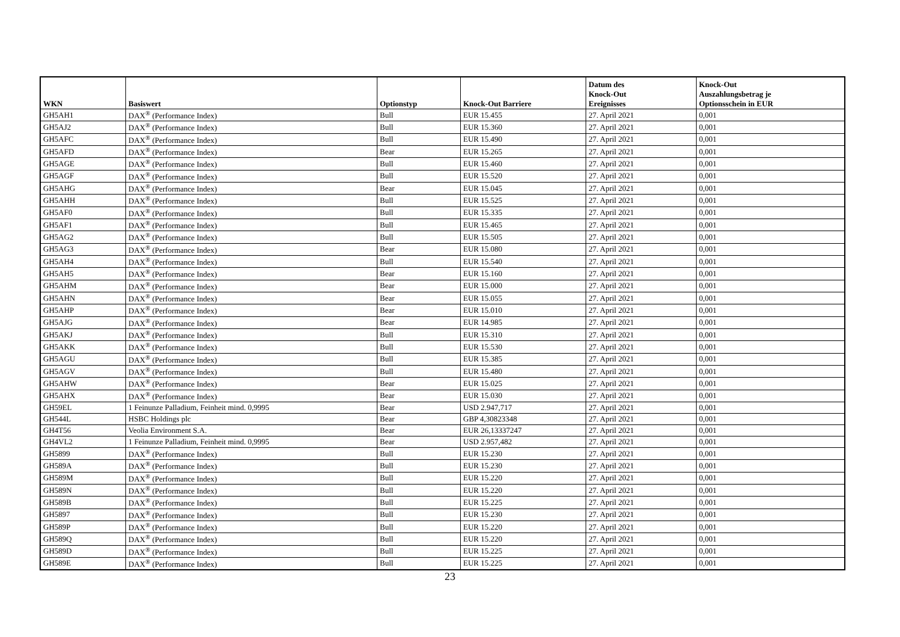| WKN | Basiswert | Optionstyp | Knock-Out Barriere | Datum des Knock-Out Ereignisses | Knock-Out Auszahlungsbetrag je Optionsschein in EUR |
| --- | --- | --- | --- | --- | --- |
| GH5AH1 | DAX<sup>®</sup> (Performance Index) | Bull | EUR 15.455 | 27. April 2021 | 0,001 |
| GH5AJ2 | DAX<sup>®</sup> (Performance Index) | Bull | EUR 15.360 | 27. April 2021 | 0,001 |
| GH5AFC | DAX<sup>®</sup> (Performance Index) | Bull | EUR 15.490 | 27. April 2021 | 0,001 |
| GH5AFD | DAX<sup>®</sup> (Performance Index) | Bear | EUR 15.265 | 27. April 2021 | 0,001 |
| GH5AGE | DAX<sup>®</sup> (Performance Index) | Bull | EUR 15.460 | 27. April 2021 | 0,001 |
| GH5AGF | DAX<sup>®</sup> (Performance Index) | Bull | EUR 15.520 | 27. April 2021 | 0,001 |
| GH5AHG | DAX<sup>®</sup> (Performance Index) | Bear | EUR 15.045 | 27. April 2021 | 0,001 |
| GH5AHH | DAX<sup>®</sup> (Performance Index) | Bull | EUR 15.525 | 27. April 2021 | 0,001 |
| GH5AF0 | DAX<sup>®</sup> (Performance Index) | Bull | EUR 15.335 | 27. April 2021 | 0,001 |
| GH5AF1 | DAX<sup>®</sup> (Performance Index) | Bull | EUR 15.465 | 27. April 2021 | 0,001 |
| GH5AG2 | DAX<sup>®</sup> (Performance Index) | Bull | EUR 15.505 | 27. April 2021 | 0,001 |
| GH5AG3 | DAX<sup>®</sup> (Performance Index) | Bear | EUR 15.080 | 27. April 2021 | 0,001 |
| GH5AH4 | DAX<sup>®</sup> (Performance Index) | Bull | EUR 15.540 | 27. April 2021 | 0,001 |
| GH5AH5 | DAX<sup>®</sup> (Performance Index) | Bear | EUR 15.160 | 27. April 2021 | 0,001 |
| GH5AHM | DAX<sup>®</sup> (Performance Index) | Bear | EUR 15.000 | 27. April 2021 | 0,001 |
| GH5AHN | DAX<sup>®</sup> (Performance Index) | Bear | EUR 15.055 | 27. April 2021 | 0,001 |
| GH5AHP | DAX<sup>®</sup> (Performance Index) | Bear | EUR 15.010 | 27. April 2021 | 0,001 |
| GH5AJG | DAX<sup>®</sup> (Performance Index) | Bear | EUR 14.985 | 27. April 2021 | 0,001 |
| GH5AKJ | DAX<sup>®</sup> (Performance Index) | Bull | EUR 15.310 | 27. April 2021 | 0,001 |
| GH5AKK | DAX<sup>®</sup> (Performance Index) | Bull | EUR 15.530 | 27. April 2021 | 0,001 |
| GH5AGU | DAX<sup>®</sup> (Performance Index) | Bull | EUR 15.385 | 27. April 2021 | 0,001 |
| GH5AGV | DAX<sup>®</sup> (Performance Index) | Bull | EUR 15.480 | 27. April 2021 | 0,001 |
| GH5AHW | DAX<sup>®</sup> (Performance Index) | Bear | EUR 15.025 | 27. April 2021 | 0,001 |
| GH5AHX | DAX<sup>®</sup> (Performance Index) | Bear | EUR 15.030 | 27. April 2021 | 0,001 |
| GH59EL | 1 Feinunze Palladium, Feinheit mind. 0,9995 | Bear | USD 2.947,717 | 27. April 2021 | 0,001 |
| GH544L | HSBC Holdings plc | Bear | GBP 4,30823348 | 27. April 2021 | 0,001 |
| GH4T56 | Veolia Environment S.A. | Bear | EUR 26,13337247 | 27. April 2021 | 0,001 |
| GH4VL2 | 1 Feinunze Palladium, Feinheit mind. 0,9995 | Bear | USD 2.957,482 | 27. April 2021 | 0,001 |
| GH5899 | DAX<sup>®</sup> (Performance Index) | Bull | EUR 15.230 | 27. April 2021 | 0,001 |
| GH589A | DAX<sup>®</sup> (Performance Index) | Bull | EUR 15.230 | 27. April 2021 | 0,001 |
| GH589M | DAX<sup>®</sup> (Performance Index) | Bull | EUR 15.220 | 27. April 2021 | 0,001 |
| GH589N | DAX<sup>®</sup> (Performance Index) | Bull | EUR 15.220 | 27. April 2021 | 0,001 |
| GH589B | DAX<sup>®</sup> (Performance Index) | Bull | EUR 15.225 | 27. April 2021 | 0,001 |
| GH5897 | DAX<sup>®</sup> (Performance Index) | Bull | EUR 15.230 | 27. April 2021 | 0,001 |
| GH589P | DAX<sup>®</sup> (Performance Index) | Bull | EUR 15.220 | 27. April 2021 | 0,001 |
| GH589Q | DAX<sup>®</sup> (Performance Index) | Bull | EUR 15.220 | 27. April 2021 | 0,001 |
| GH589D | DAX<sup>®</sup> (Performance Index) | Bull | EUR 15.225 | 27. April 2021 | 0,001 |
| GH589E | DAX<sup>®</sup> (Performance Index) | Bull | EUR 15.225 | 27. April 2021 | 0,001 |
23